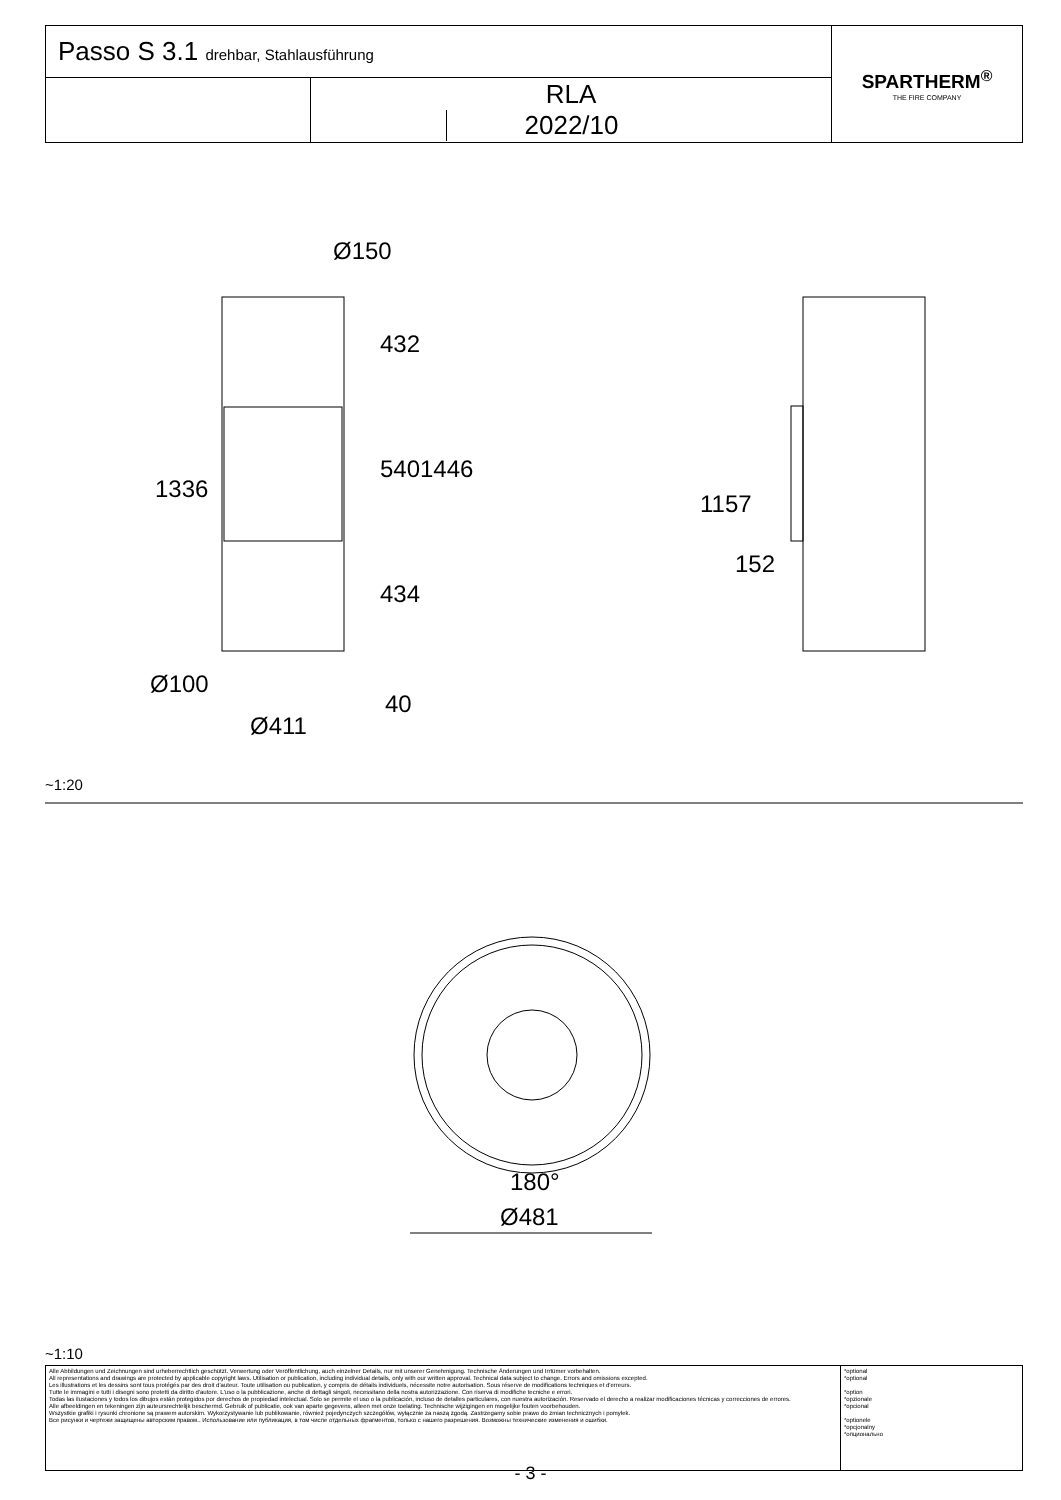| Passo S 3.1 drehbar, Stahlausführung | | SPARTHERM<sup>®</sup> THE FIRE COMPANY |
| | RLA 2022/10 | |
Ø150
432
540 1446
1336
434
1157
152
Ø100
40
Ø411
~1:20
180°
Ø481
~1:10
| Alle Abbildungen und Zeichnungen sind urheberrechtlich geschützt. Verwertung oder Veröffentlichung, auch einzelner Details, nur mit unserer Genehmigung. Technische Änderungen und Irrtümer vorbehalten. All representations and drawings are protected by applicable copyright laws. Utilisation or publication, including individual details, only with our written approval. Technical data subject to change. Errors and omissions excepted. Les illustrations et les dessins sont tous protégés par des droit d'auteur. Toute utilisation ou publication, y compris de détails individuels, nécessite notre autorisation. Sous réserve de modifications techniques et d'erreurs. Tutte le immagini e tutti i disegni sono protetti da diritto d'autore. L'uso o la pubblicazione, anche di dettagli singoli, necessitano della nostra autorizzazione. Con riserva di modifiche tecniche e errori. Todas las ilustaciones y todos los dibujos están protegidos por derechos de propiedad intelectual. Solo se permite el uso o la publicación, incluso de detalles particulares, con nuestra autorización. Reservado el derecho a realizar modificaciones técnicas y correcciones de errores. Alle afbeeldingen en tekeningen zijn auteursrechtelijk beschermd. Gebruik of publicatie, ook van aparte gegevens, alleen met onze toelating. Technische wijzigingen en mogelijke fouten voorbehouden. Wszystkie grafiki i rysunki chronione są prawem autorskim. Wykorzystywanie lub publikowanie, również pojedynczych szczegółów, wyłącznie za naszą zgodą. Zastrzegamy sobie prawo do zmian technicznych i pomyłek. Все рисунки и чертежи защищены авторским правом.. Использование или публикация, в том числе отдельных фрагментов, только с нашего разрешения. Возможны технические изменения и ошибки. | *optional *optional *option *opzionale *opcional *optionele *opcjonalny *опционально |
- 3 -